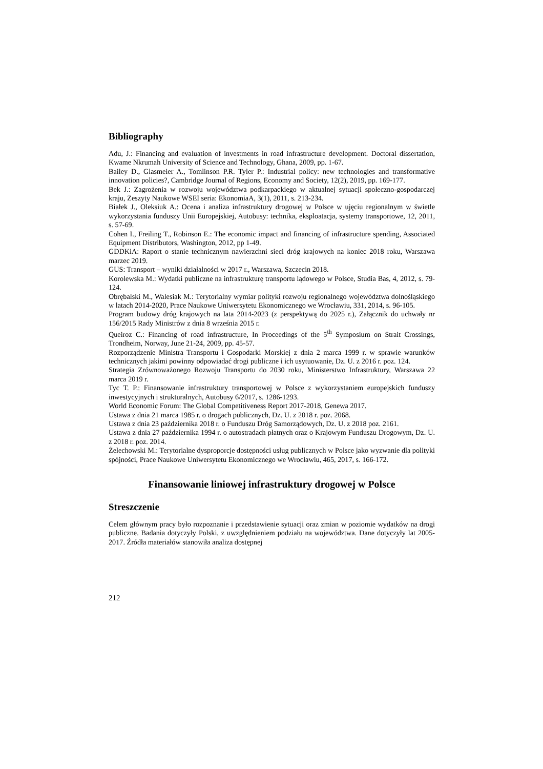Bibliography
Adu, J.: Financing and evaluation of investments in road infrastructure development. Doctoral dissertation, Kwame Nkrumah University of Science and Technology, Ghana, 2009, pp. 1-67.
Bailey D., Glasmeier A., Tomlinson P.R. Tyler P.: Industrial policy: new technologies and transformative innovation policies?, Cambridge Journal of Regions, Economy and Society, 12(2), 2019, pp. 169-177.
Bek J.: Zagrożenia w rozwoju województwa podkarpackiego w aktualnej sytuacji społeczno-gospodarczej kraju, Zeszyty Naukowe WSEI seria: EkonomiaA, 3(1), 2011, s. 213-234.
Białek J., Oleksiuk A.: Ocena i analiza infrastruktury drogowej w Polsce w ujęciu regionalnym w świetle wykorzystania funduszy Unii Europejskiej, Autobusy: technika, eksploatacja, systemy transportowe, 12, 2011, s. 57-69.
Cohen I., Freiling T., Robinson E.: The economic impact and financing of infrastructure spending, Associated Equipment Distributors, Washington, 2012, pp 1-49.
GDDKiA: Raport o stanie technicznym nawierzchni sieci dróg krajowych na koniec 2018 roku, Warszawa marzec 2019.
GUS: Transport – wyniki działalności w 2017 r., Warszawa, Szczecin 2018.
Korolewska M.: Wydatki publiczne na infrastrukturę transportu lądowego w Polsce, Studia Bas, 4, 2012, s. 79-124.
Obrębalski M., Walesiak M.: Terytorialny wymiar polityki rozwoju regionalnego województwa dolnośląskiego w latach 2014-2020, Prace Naukowe Uniwersytetu Ekonomicznego we Wrocławiu, 331, 2014, s. 96-105.
Program budowy dróg krajowych na lata 2014-2023 (z perspektywą do 2025 r.), Załącznik do uchwały nr 156/2015 Rady Ministrów z dnia 8 września 2015 r.
Queiroz C.: Financing of road infrastructure, In Proceedings of the 5<sup>th</sup> Symposium on Strait Crossings, Trondheim, Norway, June 21-24, 2009, pp. 45-57.
Rozporządzenie Ministra Transportu i Gospodarki Morskiej z dnia 2 marca 1999 r. w sprawie warunków technicznych jakimi powinny odpowiadać drogi publiczne i ich usytuowanie, Dz. U. z 2016 r. poz. 124.
Strategia Zrównoważonego Rozwoju Transportu do 2030 roku, Ministerstwo Infrastruktury, Warszawa 22 marca 2019 r.
Tyc T. P.: Finansowanie infrastruktury transportowej w Polsce z wykorzystaniem europejskich funduszy inwestycyjnych i strukturalnych, Autobusy 6/2017, s. 1286-1293.
World Economic Forum: The Global Competitiveness Report 2017-2018, Genewa 2017.
Ustawa z dnia 21 marca 1985 r. o drogach publicznych, Dz. U. z 2018 r. poz. 2068.
Ustawa z dnia 23 października 2018 r. o Funduszu Dróg Samorządowych, Dz. U. z 2018 poz. 2161.
Ustawa z dnia 27 października 1994 r. o autostradach płatnych oraz o Krajowym Funduszu Drogowym, Dz. U. z 2018 r. poz. 2014.
Żelechowski M.: Terytorialne dysproporcje dostępności usług publicznych w Polsce jako wyzwanie dla polityki spójności, Prace Naukowe Uniwersytetu Ekonomicznego we Wrocławiu, 465, 2017, s. 166-172.
Finansowanie liniowej infrastruktury drogowej w Polsce
Streszczenie
Celem głównym pracy było rozpoznanie i przedstawienie sytuacji oraz zmian w poziomie wydatków na drogi publiczne. Badania dotyczyły Polski, z uwzględnieniem podziału na województwa. Dane dotyczyły lat 2005-2017. Źródła materiałów stanowiła analiza dostępnej
212